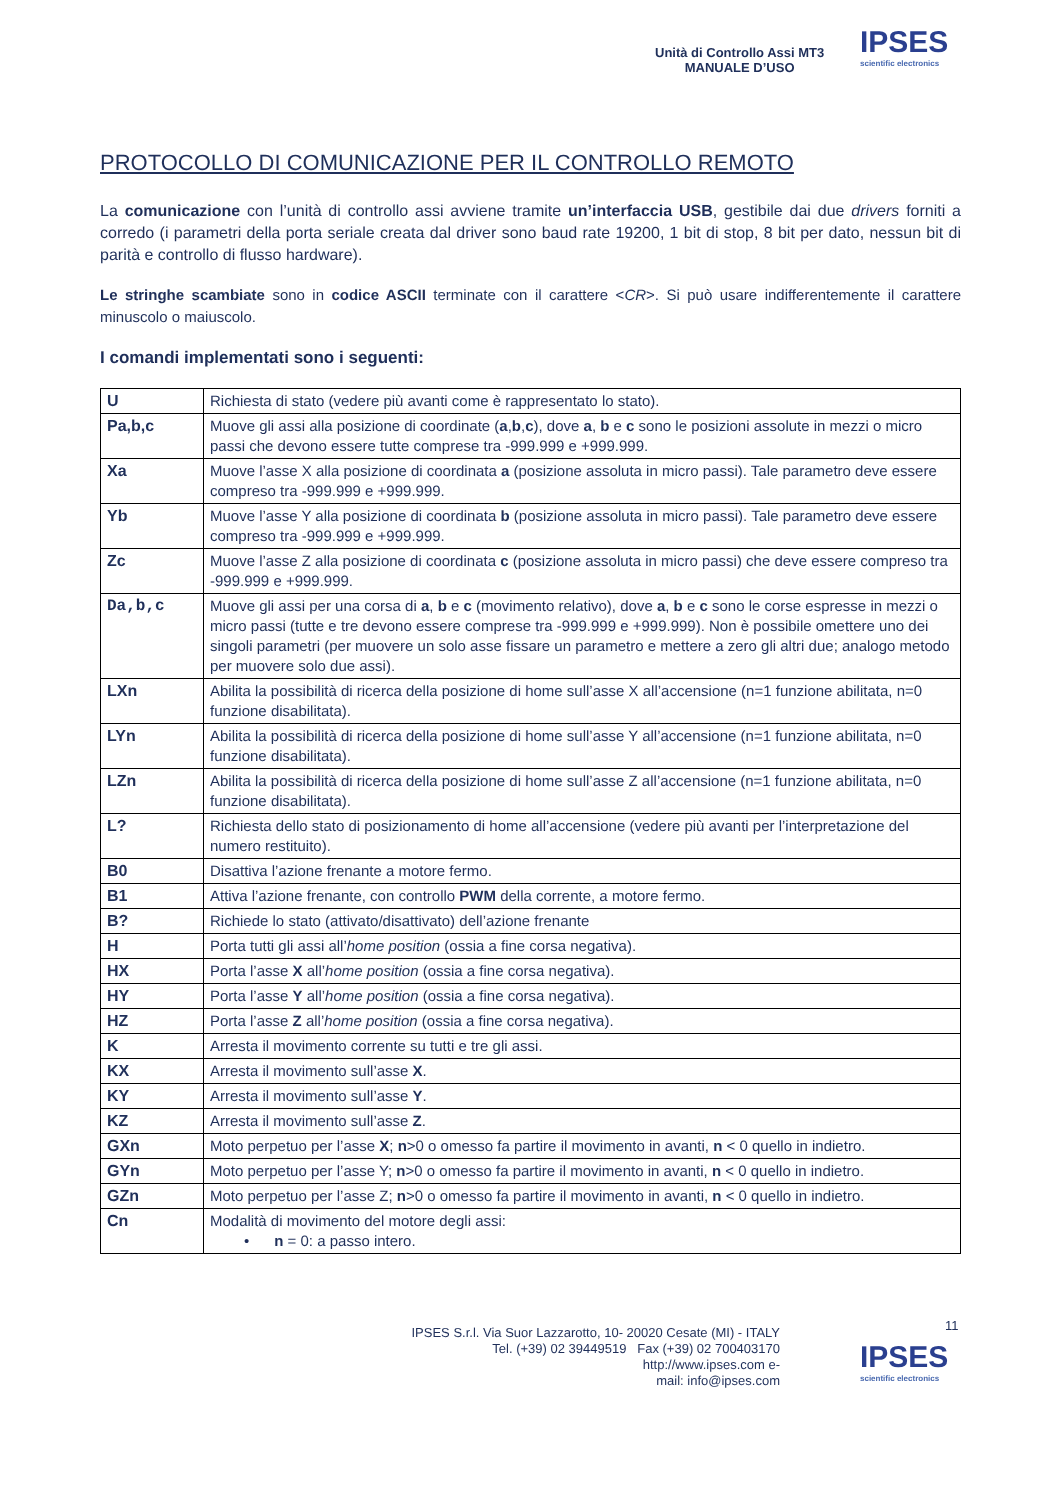Unità di Controllo Assi MT3
MANUALE D’USO
IPSES
scientific electronics
PROTOCOLLO DI COMUNICAZIONE PER IL CONTROLLO REMOTO
La comunicazione con l’unità di controllo assi avviene tramite un’interfaccia USB, gestibile dai due drivers forniti a corredo (i parametri della porta seriale creata dal driver sono baud rate 19200, 1 bit di stop, 8 bit per dato, nessun bit di parità e controllo di flusso hardware).
Le stringhe scambiate sono in codice ASCII terminate con il carattere <CR>. Si può usare indifferentemente il carattere minuscolo o maiuscolo.
I comandi implementati sono i seguenti:
| U | Richiesta di stato (vedere più avanti come è rappresentato lo stato). |
| Pa,b,c | Muove gli assi alla posizione di coordinate ( a , b , c ), dove a , b e c sono le posizioni assolute in mezzi o micro passi che devono essere tutte comprese tra -999.999 e +999.999. |
| Xa | Muove l’asse X alla posizione di coordinata a (posizione assoluta in micro passi). Tale parametro deve essere compreso tra -999.999 e +999.999. |
| Yb | Muove l’asse Y alla posizione di coordinata b (posizione assoluta in micro passi). Tale parametro deve essere compreso tra -999.999 e +999.999. |
| Zc | Muove l’asse Z alla posizione di coordinata c (posizione assoluta in micro passi) che deve essere compreso tra -999.999 e +999.999. |
| Da,b,c | Muove gli assi per una corsa di a , b e c (movimento relativo), dove a , b e c sono le corse espresse in mezzi o micro passi (tutte e tre devono essere comprese tra -999.999 e +999.999). Non è possibile omettere uno dei singoli parametri (per muovere un solo asse fissare un parametro e mettere a zero gli altri due; analogo metodo per muovere solo due assi). |
| LXn | Abilita la possibilità di ricerca della posizione di home sull’asse X all’accensione (n=1 funzione abilitata, n=0 funzione disabilitata). |
| LYn | Abilita la possibilità di ricerca della posizione di home sull’asse Y all’accensione (n=1 funzione abilitata, n=0 funzione disabilitata). |
| LZn | Abilita la possibilità di ricerca della posizione di home sull’asse Z all’accensione (n=1 funzione abilitata, n=0 funzione disabilitata). |
| L? | Richiesta dello stato di posizionamento di home all’accensione (vedere più avanti per l’interpretazione del numero restituito). |
| B0 | Disattiva l’azione frenante a motore fermo. |
| B1 | Attiva l’azione frenante, con controllo PWM della corrente, a motore fermo. |
| B? | Richiede lo stato (attivato/disattivato) dell’azione frenante |
| H | Porta tutti gli assi all’ home position (ossia a fine corsa negativa). |
| HX | Porta l’asse X all’ home position (ossia a fine corsa negativa). |
| HY | Porta l’asse Y all’ home position (ossia a fine corsa negativa). |
| HZ | Porta l’asse Z all’ home position (ossia a fine corsa negativa). |
| K | Arresta il movimento corrente su tutti e tre gli assi. |
| KX | Arresta il movimento sull’asse X . |
| KY | Arresta il movimento sull’asse Y . |
| KZ | Arresta il movimento sull’asse Z . |
| GXn | Moto perpetuo per l’asse X ; n >0 o omesso fa partire il movimento in avanti, n < 0 quello in indietro. |
| GYn | Moto perpetuo per l’asse Y; n >0 o omesso fa partire il movimento in avanti, n < 0 quello in indietro. |
| GZn | Moto perpetuo per l’asse Z; n >0 o omesso fa partire il movimento in avanti, n < 0 quello in indietro. |
| Cn | Modalità di movimento del motore degli assi: • n = 0: a passo intero. |
11
IPSES S.r.l. Via Suor Lazzarotto, 10- 20020 Cesate (MI) - ITALY
Tel. (+39) 02 39449519 Fax (+39) 02 700403170
http://www.ipses.com e-
mail: info@ipses.com
IPSES
scientific electronics